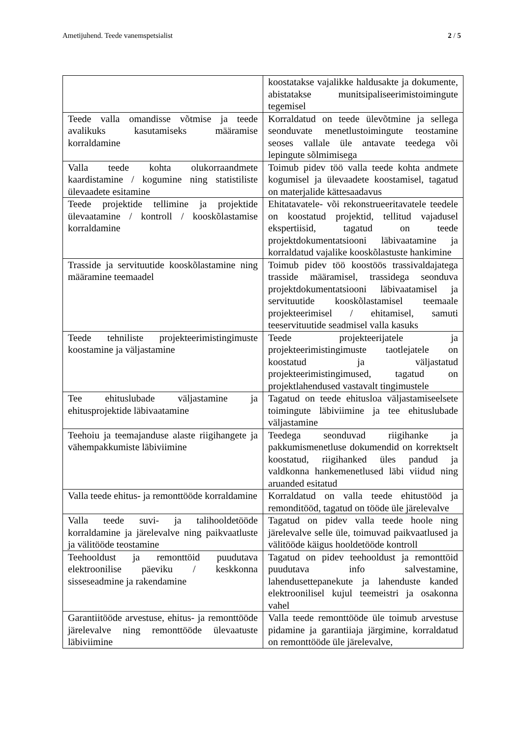Ametijuhend. Teede vanemspetsialist 2 / 5
| | koostatakse vajalikke haldusakte ja dokumente, abistatakse munitsipaliseerimistoimingute tegemisel |
| Teede valla omandisse võtmise ja teede avalikuks kasutamiseks määramise korraldamine | Korraldatud on teede ülevõtmine ja sellega seonduvate menetlustoimingute teostamine seoses vallale üle antavate teedega või lepingute sõlmimisega |
| Valla teede kohta olukorraandmete kaardistamine / kogumine ning statistiliste ülevaadete esitamine | Toimub pidev töö valla teede kohta andmete kogumisel ja ülevaadete koostamisel, tagatud on materjalide kättesaadavus |
| Teede projektide tellimine ja projektide ülevaatamine / kontroll / kooskõlastamise korraldamine | Ehitatavatele- või rekonstrueeritavatele teedele on koostatud projektid, tellitud vajadusel ekspertiisid, tagatud on teede projektdokumentatsiooni läbivaatamine ja korraldatud vajalike kooskõlastuste hankimine |
| Trasside ja servituutide kooskõlastamine ning määramine teemaadel | Toimub pidev töö koostöös trassivaldajatega trasside määramisel, trassidega seonduva projektdokumentatsiooni läbivaatamisel ja servituutide kooskõlastamisel teemaale projekteerimisel / ehitamisel, samuti teeservituutide seadmisel valla kasuks |
| Teede tehniliste projekteerimistingimuste koostamine ja väljastamine | Teede projekteerijatele ja projekteerimistingimuste taotlejatele on koostatud ja väljastatud projekteerimistingimused, tagatud on projektlahendused vastavalt tingimustele |
| Tee ehituslubade väljastamine ja ehitusprojektide läbivaatamine | Tagatud on teede ehitusloa väljastamiseelsete toimingute läbiviimine ja tee ehituslubade väljastamine |
| Teehoiu ja teemajanduse alaste riigihangete ja vähempakkumiste läbiviimine | Teedega seonduvad riigihanke ja pakkumismenetluse dokumendid on korrektselt koostatud, riigihanked üles pandud ja valdkonna hankemenetlused läbi viidud ning aruanded esitatud |
| Valla teede ehitus- ja remonttööde korraldamine | Korraldatud on valla teede ehitustööd ja remonditööd, tagatud on tööde üle järelevalve |
| Valla teede suvi- ja talihooldetööde korraldamine ja järelevalve ning paikvaatluste ja välitööde teostamine | Tagatud on pidev valla teede hoole ning järelevalve selle üle, toimuvad paikvaatlused ja välitööde käigus hooldetööde kontroll |
| Teehooldust ja remonttöid puudutava elektroonilise päeviku / keskkonna sisseseadmine ja rakendamine | Tagatud on pidev teehooldust ja remonttöid puudutava info salvestamine, lahendusettepanekute ja lahenduste kanded elektroonilisel kujul teemeistri ja osakonna vahel |
| Garantiitööde arvestuse, ehitus- ja remonttööde järelevalve ning remonttööde ülevaatuste läbiviimine | Valla teede remonttööde üle toimub arvestuse pidamine ja garantiiaja järgimine, korraldatud on remonttööde üle järelevalve, |